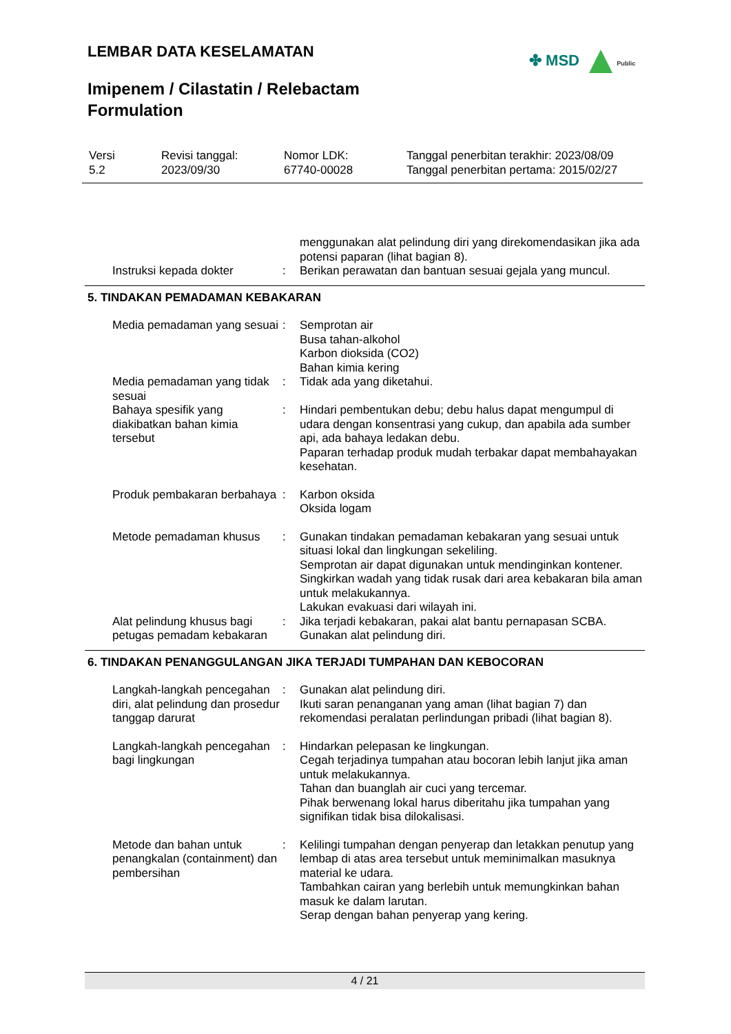LEMBAR DATA KESELAMATAN ✤ MSD Public
Imipenem / Cilastatin / Relebactam
Formulation
| Versi 5.2 | Revisi tanggal: 2023/09/30 | Nomor LDK: 67740-00028 | Tanggal penerbitan terakhir: 2023/08/09 Tanggal penerbitan pertama: 2015/02/27 |
| | | menggunakan alat pelindung diri yang direkomendasikan jika ada potensi paparan (lihat bagian 8). |
| Instruksi kepada dokter | : | Berikan perawatan dan bantuan sesuai gejala yang muncul. |
5. TINDAKAN PEMADAMAN KEBAKARAN
| Media pemadaman yang sesuai | : | Semprotan air Busa tahan-alkohol Karbon dioksida (CO2) Bahan kimia kering |
| Media pemadaman yang tidak sesuai | : | Tidak ada yang diketahui. |
| Bahaya spesifik yang diakibatkan bahan kimia tersebut | : | Hindari pembentukan debu; debu halus dapat mengumpul di udara dengan konsentrasi yang cukup, dan apabila ada sumber api, ada bahaya ledakan debu. Paparan terhadap produk mudah terbakar dapat membahayakan kesehatan. |
| Produk pembakaran berbahaya | : | Karbon oksida Oksida logam |
| Metode pemadaman khusus | : | Gunakan tindakan pemadaman kebakaran yang sesuai untuk situasi lokal dan lingkungan sekeliling. Semprotan air dapat digunakan untuk mendinginkan kontener. Singkirkan wadah yang tidak rusak dari area kebakaran bila aman untuk melakukannya. Lakukan evakuasi dari wilayah ini. |
| Alat pelindung khusus bagi petugas pemadam kebakaran | : | Jika terjadi kebakaran, pakai alat bantu pernapasan SCBA. Gunakan alat pelindung diri. |
6. TINDAKAN PENANGGULANGAN JIKA TERJADI TUMPAHAN DAN KEBOCORAN
| Langkah-langkah pencegahan diri, alat pelindung dan prosedur tanggap darurat | : | Gunakan alat pelindung diri. Ikuti saran penanganan yang aman (lihat bagian 7) dan rekomendasi peralatan perlindungan pribadi (lihat bagian 8). |
| Langkah-langkah pencegahan bagi lingkungan | : | Hindarkan pelepasan ke lingkungan. Cegah terjadinya tumpahan atau bocoran lebih lanjut jika aman untuk melakukannya. Tahan dan buanglah air cuci yang tercemar. Pihak berwenang lokal harus diberitahu jika tumpahan yang signifikan tidak bisa dilokalisasi. |
| Metode dan bahan untuk penangkalan (containment) dan pembersihan | : | Kelilingi tumpahan dengan penyerap dan letakkan penutup yang lembap di atas area tersebut untuk meminimalkan masuknya material ke udara. Tambahkan cairan yang berlebih untuk memungkinkan bahan masuk ke dalam larutan. Serap dengan bahan penyerap yang kering. |
4 / 21